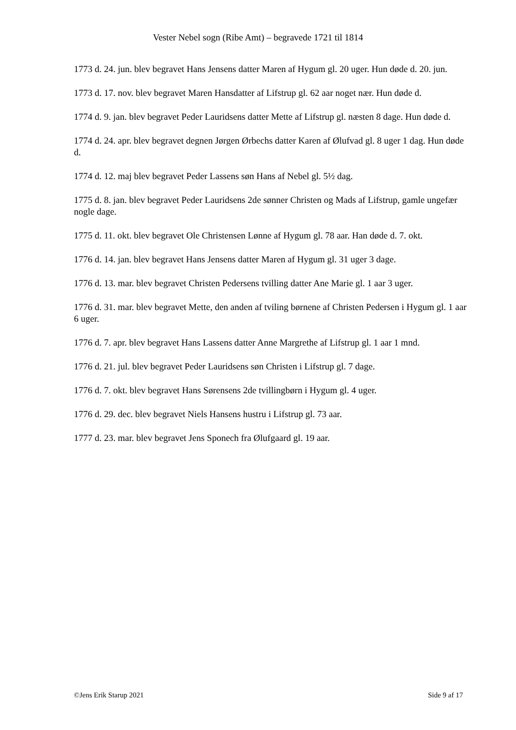Vester Nebel sogn (Ribe Amt) – begravede 1721 til 1814
1773 d. 24. jun. blev begravet Hans Jensens datter Maren af Hygum gl. 20 uger. Hun døde d. 20. jun.
1773 d. 17. nov. blev begravet Maren Hansdatter af Lifstrup gl. 62 aar noget nær. Hun døde d.
1774 d. 9. jan. blev begravet Peder Lauridsens datter Mette af Lifstrup gl. næsten 8 dage. Hun døde d.
1774 d. 24. apr. blev begravet degnen Jørgen Ørbechs datter Karen af Ølufvad gl. 8 uger 1 dag. Hun døde d.
1774 d. 12. maj blev begravet Peder Lassens søn Hans af Nebel gl. 5½ dag.
1775 d. 8. jan. blev begravet Peder Lauridsens 2de sønner Christen og Mads af Lifstrup, gamle ungefær nogle dage.
1775 d. 11. okt. blev begravet Ole Christensen Lønne af Hygum gl. 78 aar. Han døde d. 7. okt.
1776 d. 14. jan. blev begravet Hans Jensens datter Maren af Hygum gl. 31 uger 3 dage.
1776 d. 13. mar. blev begravet Christen Pedersens tvilling datter Ane Marie gl. 1 aar 3 uger.
1776 d. 31. mar. blev begravet Mette, den anden af tviling børnene af Christen Pedersen i Hygum gl. 1 aar 6 uger.
1776 d. 7. apr. blev begravet Hans Lassens datter Anne Margrethe af Lifstrup gl. 1 aar 1 mnd.
1776 d. 21. jul. blev begravet Peder Lauridsens søn Christen i Lifstrup gl. 7 dage.
1776 d. 7. okt. blev begravet Hans Sørensens 2de tvillingbørn i Hygum gl. 4 uger.
1776 d. 29. dec. blev begravet Niels Hansens hustru i Lifstrup gl. 73 aar.
1777 d. 23. mar. blev begravet Jens Sponech fra Ølufgaard gl. 19 aar.
©Jens Erik Starup 2021 Side 9 af 17